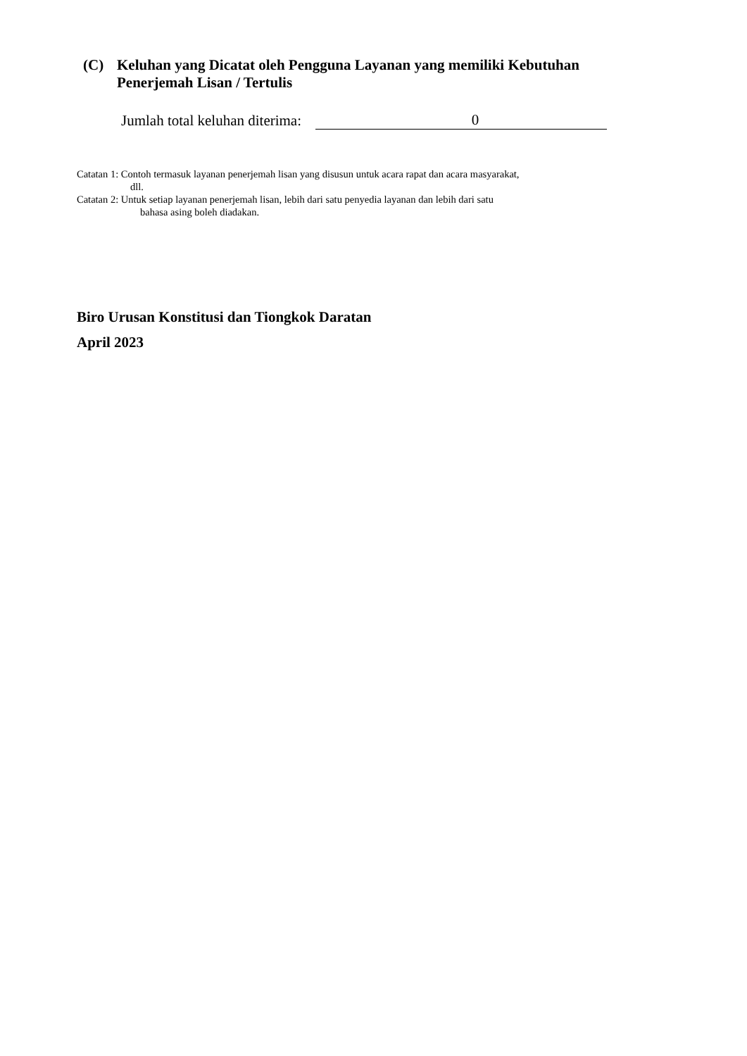(C) Keluhan yang Dicatat oleh Pengguna Layanan yang memiliki Kebutuhan Penerjemah Lisan / Tertulis
Jumlah total keluhan diterima: 0
Catatan 1: Contoh termasuk layanan penerjemah lisan yang disusun untuk acara rapat dan acara masyarakat,
dll.
Catatan 2: Untuk setiap layanan penerjemah lisan, lebih dari satu penyedia layanan dan lebih dari satu
bahasa asing boleh diadakan.
Biro Urusan Konstitusi dan Tiongkok Daratan
April 2023